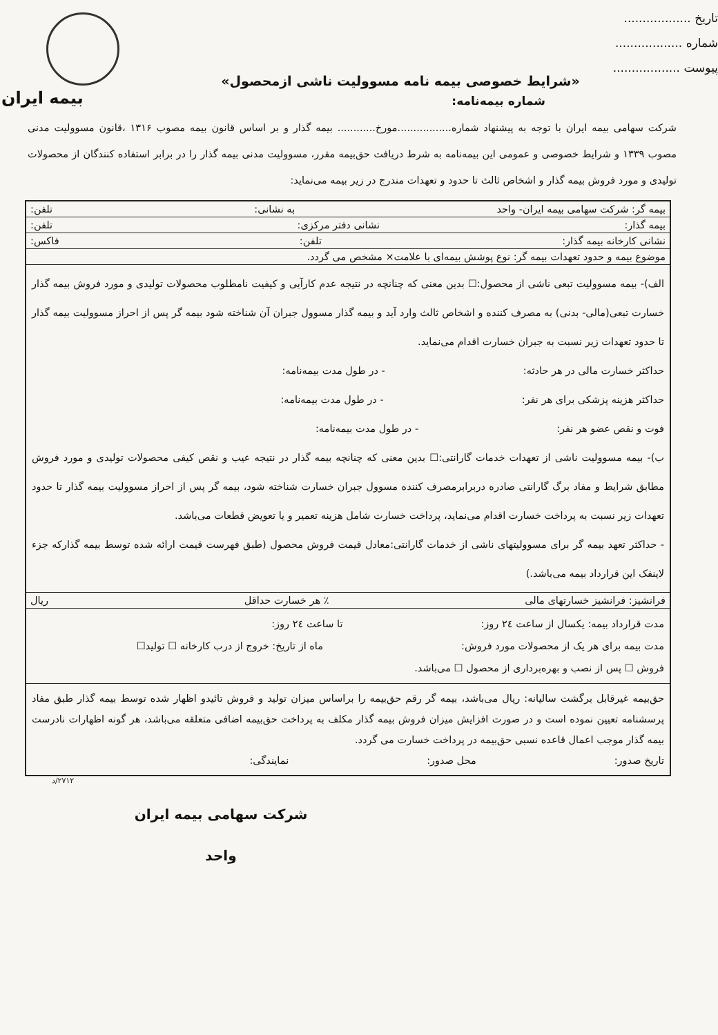تاریخ ..................
شماره ..................
پیوست ..................
بیمه ایران
«شرایط خصوصی بیمه نامه مسوولیت ناشی ازمحصول»
شماره بیمه‌نامه:
شرکت سهامی بیمه ایران با توجه به پیشنهاد شماره.................مورخ............ بیمه گذار و بر اساس قانون بیمه مصوب ۱۳۱۶ ،قانون مسوولیت مدنی مصوب ۱۳۳۹ و شرایط خصوصی و عمومی این بیمه‌نامه به شرط دریافت حق‌بیمه مقرر، مسوولیت مدنی بیمه گذار را در برابر استفاده کنندگان از محصولات تولیدی و مورد فروش بیمه گذار و اشخاص ثالث تا حدود و تعهدات مندرج در زیر بیمه می‌نماید:
بیمه گر: شرکت سهامی بیمه ایران- واحد به نشانی: تلفن:
بیمه گذار: نشانی دفتر مرکزی: تلفن:
نشانی کارخانه بیمه گذار: تلفن: فاکس:
موضوع بیمه و حدود تعهدات بیمه گر: نوع پوشش بیمه‌ای با علامت× مشخص می گردد.
الف)- بیمه مسوولیت تبعی ناشی از محصول:☐ بدین معنی که چنانچه در نتیجه عدم کارآیی و کیفیت نامطلوب محصولات تولیدی و مورد فروش بیمه گذار خسارت تبعی(مالی- بدنی) به مصرف کننده و اشخاص ثالث وارد آید و بیمه گذار مسوول جبران آن شناخته شود بیمه گر پس از احراز مسوولیت بیمه گذار تا حدود تعهدات زیر نسبت به جبران خسارت اقدام می‌نماید.
حداکثر خسارت مالی در هر حادثه: - در طول مدت بیمه‌نامه:
حداکثر هزینه پزشکی برای هر نفر: - در طول مدت بیمه‌نامه:
فوت و نقص عضو هر نفر: - در طول مدت بیمه‌نامه:
ب)- بیمه مسوولیت ناشی از تعهدات خدمات گارانتی:☐ بدین معنی که چنانچه بیمه گذار در نتیجه عیب و نقص کیفی محصولات تولیدی و مورد فروش مطابق شرایط و مفاد برگ گارانتی صادره دربرابرمصرف کننده مسوول جبران خسارت شناخته شود، بیمه گر پس از احراز مسوولیت بیمه گذار تا حدود تعهدات زیر نسبت به پرداخت خسارت اقدام می‌نماید، پرداخت خسارت شامل هزینه تعمیر و یا تعویض قطعات می‌باشد.
- حداکثر تعهد بیمه گر برای مسوولیتهای ناشی از خدمات گارانتی:معادل قیمت فروش محصول (طبق فهرست قیمت ارائه شده توسط بیمه گذارکه جزء لاینفک این قرارداد بیمه می‌باشد.)
فرانشیز: فرانشیز خسارتهای مالی ٪ هر خسارت حداقل ریال
مدت قرارداد بیمه: یکسال از ساعت ۲٤ روز: تا ساعت ۲٤ روز:
مدت بیمه برای هر یک از محصولات مورد فروش: ماه از تاریخ: خروج از درب کارخانه ☐ تولید☐
فروش ☐ پس از نصب و بهره‌برداری از محصول ☐ می‌باشد.
حق‌بیمه غیرقابل برگشت سالیانه: ریال می‌باشد، بیمه گر رقم حق‌بیمه را براساس میزان تولید و فروش تائیدو اظهار شده توسط بیمه گذار طبق مفاد پرسشنامه تعیین نموده است و در صورت افزایش میزان فروش بیمه گذار مکلف به پرداخت حق‌بیمه اضافی متعلقه می‌باشد، هر گونه اظهارات نادرست بیمه گذار موجب اعمال قاعده نسبی حق‌بیمه در پرداخت خسارت می گردد.
تاریخ صدور: محل صدور: نمایندگی:
۲۷۱۲/د
شرکت سهامی بیمه ایران
واحد